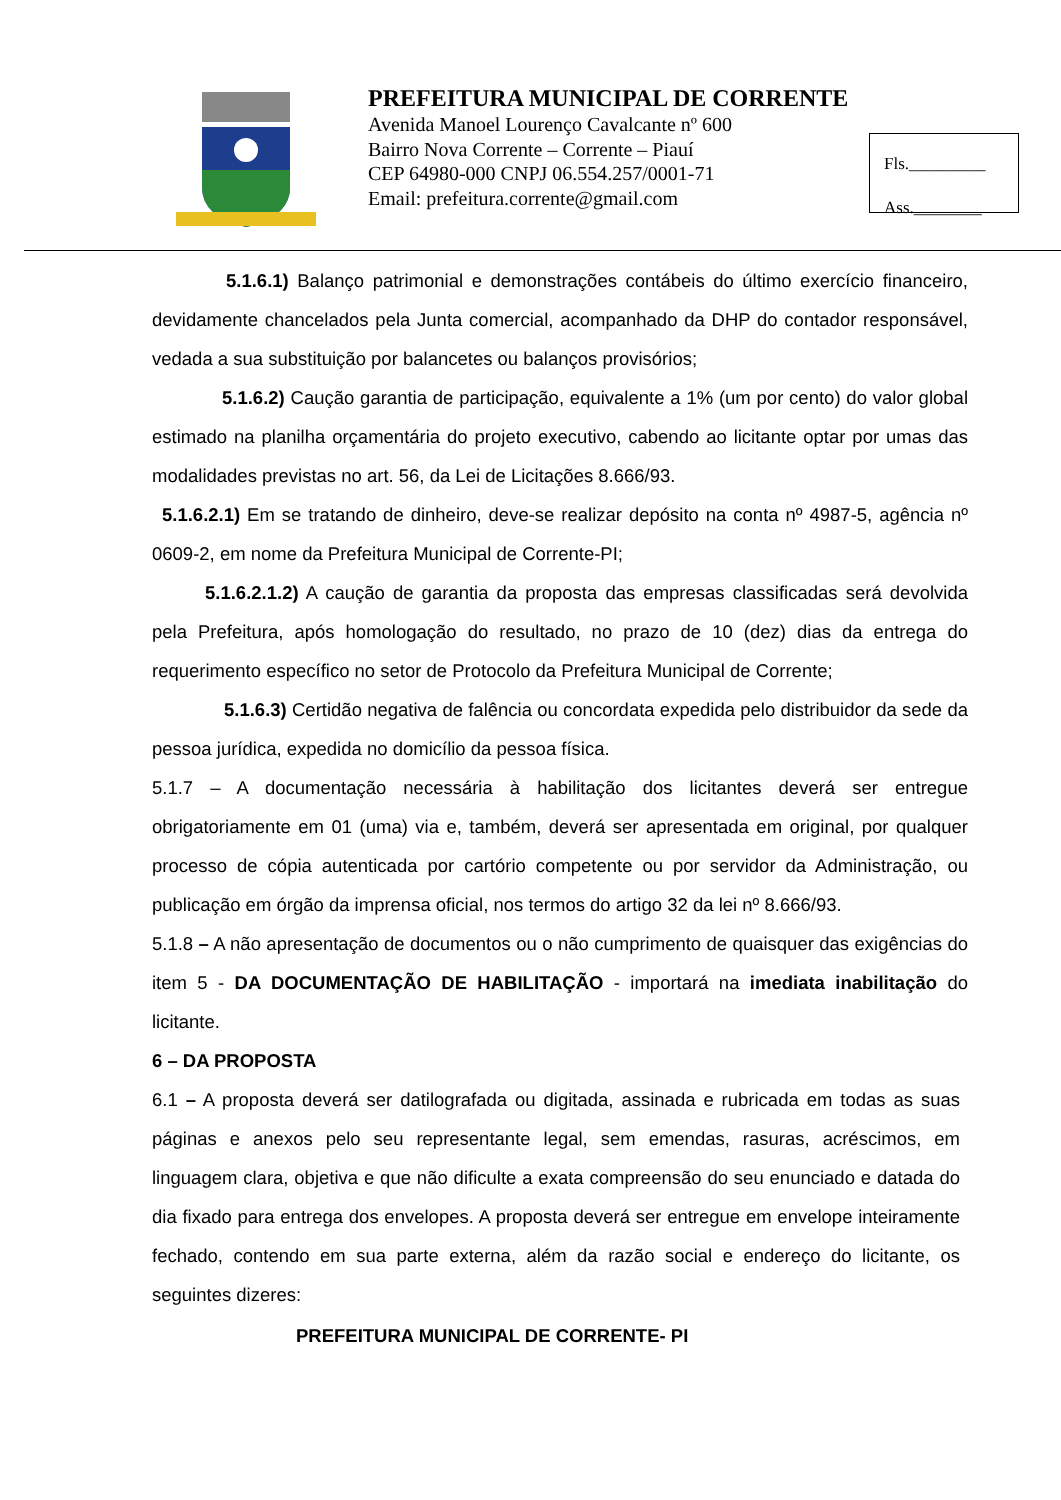PREFEITURA MUNICIPAL DE CORRENTE
Avenida Manoel Lourenço Cavalcante nº 600
Bairro Nova Corrente – Corrente – Piauí
CEP 64980-000 CNPJ 06.554.257/0001-71
Email: prefeitura.corrente@gmail.com
Fls._________
Ass.________
5.1.6.1) Balanço patrimonial e demonstrações contábeis do último exercício financeiro, devidamente chancelados pela Junta comercial, acompanhado da DHP do contador responsável, vedada a sua substituição por balancetes ou balanços provisórios;
5.1.6.2) Caução garantia de participação, equivalente a 1% (um por cento) do valor global estimado na planilha orçamentária do projeto executivo, cabendo ao licitante optar por umas das modalidades previstas no art. 56, da Lei de Licitações 8.666/93.
5.1.6.2.1) Em se tratando de dinheiro, deve-se realizar depósito na conta nº 4987-5, agência nº 0609-2, em nome da Prefeitura Municipal de Corrente-PI;
5.1.6.2.1.2) A caução de garantia da proposta das empresas classificadas será devolvida pela Prefeitura, após homologação do resultado, no prazo de 10 (dez) dias da entrega do requerimento específico no setor de Protocolo da Prefeitura Municipal de Corrente;
5.1.6.3) Certidão negativa de falência ou concordata expedida pelo distribuidor da sede da pessoa jurídica, expedida no domicílio da pessoa física.
5.1.7 – A documentação necessária à habilitação dos licitantes deverá ser entregue obrigatoriamente em 01 (uma) via e, também, deverá ser apresentada em original, por qualquer processo de cópia autenticada por cartório competente ou por servidor da Administração, ou publicação em órgão da imprensa oficial, nos termos do artigo 32 da lei nº 8.666/93.
5.1.8 – A não apresentação de documentos ou o não cumprimento de quaisquer das exigências do item 5 - DA DOCUMENTAÇÃO DE HABILITAÇÃO - importará na imediata inabilitação do licitante.
6 – DA PROPOSTA
6.1 – A proposta deverá ser datilografada ou digitada, assinada e rubricada em todas as suas páginas e anexos pelo seu representante legal, sem emendas, rasuras, acréscimos, em linguagem clara, objetiva e que não dificulte a exata compreensão do seu enunciado e datada do dia fixado para entrega dos envelopes. A proposta deverá ser entregue em envelope inteiramente fechado, contendo em sua parte externa, além da razão social e endereço do licitante, os seguintes dizeres:
PREFEITURA MUNICIPAL DE CORRENTE- PI